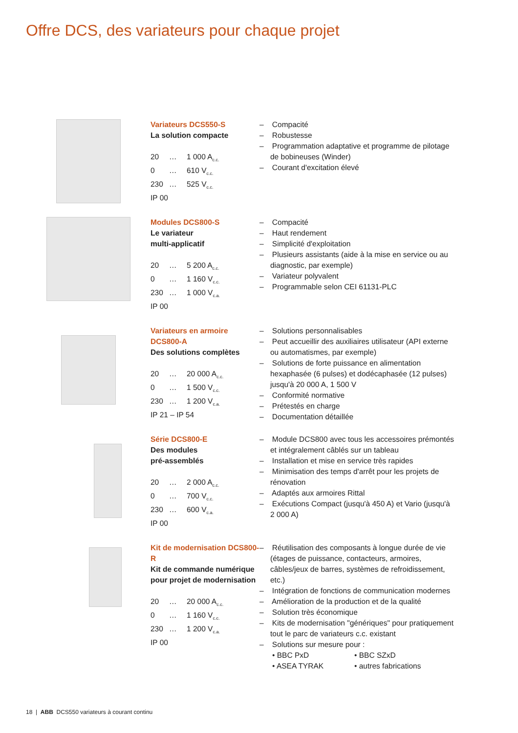Offre DCS, des variateurs pour chaque projet
Variateurs DCS550-S
La solution compacte
20 … 1 000 A<sub>c.c.</sub>
0 … 610 V<sub>c.c.</sub>
230 … 525 V<sub>c.c.</sub>
IP 00
– Compacité
– Robustesse
– Programmation adaptative et programme de pilotage de bobineuses (Winder)
– Courant d'excitation élevé
Modules DCS800-S
Le variateur
multi-applicatif
20 … 5 200 A<sub>c.c.</sub>
0 … 1 160 V<sub>c.c.</sub>
230 … 1 000 V<sub>c.a.</sub>
IP 00
– Compacité
– Haut rendement
– Simplicité d'exploitation
– Plusieurs assistants (aide à la mise en service ou au diagnostic, par exemple)
– Variateur polyvalent
– Programmable selon CEI 61131-PLC
Variateurs en armoire DCS800-A
Des solutions complètes
20 … 20 000 A<sub>c.c.</sub>
0 … 1 500 V<sub>c.c.</sub>
230 … 1 200 V<sub>c.a.</sub>
IP 21 – IP 54
– Solutions personnalisables
– Peut accueillir des auxiliaires utilisateur (API externe ou automatismes, par exemple)
– Solutions de forte puissance en alimentation hexaphasée (6 pulses) et dodécaphasée (12 pulses) jusqu'à 20 000 A, 1 500 V
– Conformité normative
– Prétestés en charge
– Documentation détaillée
Série DCS800-E
Des modules
pré-assemblés
20 … 2 000 A<sub>c.c.</sub>
0 … 700 V<sub>c.c.</sub>
230 … 600 V<sub>c.a.</sub>
IP 00
– Module DCS800 avec tous les accessoires prémontés et intégralement câblés sur un tableau
– Installation et mise en service très rapides
– Minimisation des temps d'arrêt pour les projets de rénovation
– Adaptés aux armoires Rittal
– Exécutions Compact (jusqu'à 450 A) et Vario (jusqu'à 2 000 A)
Kit de modernisation DCS800-R
Kit de commande numérique pour projet de modernisation
20 … 20 000 A<sub>c.c.</sub>
0 … 1 160 V<sub>c.c.</sub>
230 … 1 200 V<sub>c.a.</sub>
IP 00
– Réutilisation des composants à longue durée de vie (étages de puissance, contacteurs, armoires, câbles/jeux de barres, systèmes de refroidissement, etc.)
– Intégration de fonctions de communication modernes
– Amélioration de la production et de la qualité
– Solution très économique
– Kits de modernisation "génériques" pour pratiquement tout le parc de variateurs c.c. existant
– Solutions sur mesure pour :
• BBC PxD • BBC SZxD
• ASEA TYRAK • autres fabrications
18 | ABB DCS550 variateurs à courant continu